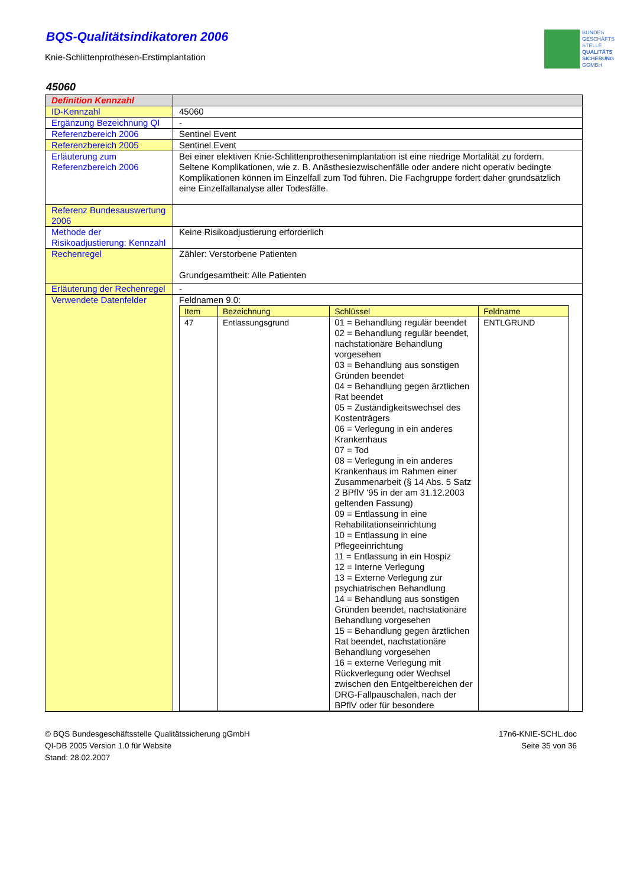BUNDES
GESCHÄFTS
STELLE
QUALITÄTS
SICHERUNG
GGMBH
BQS-Qualitätsindikatoren 2006
Knie-Schlittenprothesen-Erstimplantation
45060
| Definition Kennzahl | |
| ID-Kennzahl | 45060 |
| Ergänzung Bezeichnung QI | - |
| Referenzbereich 2006 | Sentinel Event |
| Referenzbereich 2005 | Sentinel Event |
| Erläuterung zum Referenzbereich 2006 | Bei einer elektiven Knie-Schlittenprothesenimplantation ist eine niedrige Mortalität zu fordern. Seltene Komplikationen, wie z. B. Anästhesiezwischenfälle oder andere nicht operativ bedingte Komplikationen können im Einzelfall zum Tod führen. Die Fachgruppe fordert daher grundsätzlich eine Einzelfallanalyse aller Todesfälle. |
| Referenz Bundesauswertung 2006 | |
| Methode der Risikoadjustierung: Kennzahl | Keine Risikoadjustierung erforderlich |
| Rechenregel | Zähler: Verstorbene Patienten Grundgesamtheit: Alle Patienten |
| Erläuterung der Rechenregel | - |
| Verwendete Datenfelder | Feldnamen 9.0: / Item / Bezeichnung / Schlüssel / Feldname / / --- / --- / --- / --- / / 47 / Entlassungsgrund / 01 = Behandlung regulär beendet 02 = Behandlung regulär beendet, nachstationäre Behandlung vorgesehen 03 = Behandlung aus sonstigen Gründen beendet 04 = Behandlung gegen ärztlichen Rat beendet 05 = Zuständigkeitswechsel des Kostenträgers 06 = Verlegung in ein anderes Krankenhaus 07 = Tod 08 = Verlegung in ein anderes Krankenhaus im Rahmen einer Zusammenarbeit (§ 14 Abs. 5 Satz 2 BPflV '95 in der am 31.12.2003 geltenden Fassung) 09 = Entlassung in eine Rehabilitationseinrichtung 10 = Entlassung in eine Pflegeeinrichtung 11 = Entlassung in ein Hospiz 12 = Interne Verlegung 13 = Externe Verlegung zur psychiatrischen Behandlung 14 = Behandlung aus sonstigen Gründen beendet, nachstationäre Behandlung vorgesehen 15 = Behandlung gegen ärztlichen Rat beendet, nachstationäre Behandlung vorgesehen 16 = externe Verlegung mit Rückverlegung oder Wechsel zwischen den Entgeltbereichen der DRG-Fallpauschalen, nach der BPflV oder für besondere / ENTLGRUND / |
© BQS Bundesgeschäftsstelle Qualitätssicherung gGmbH
QI-DB 2005 Version 1.0 für Website
Stand: 28.02.2007
17n6-KNIE-SCHL.doc
Seite 35 von 36